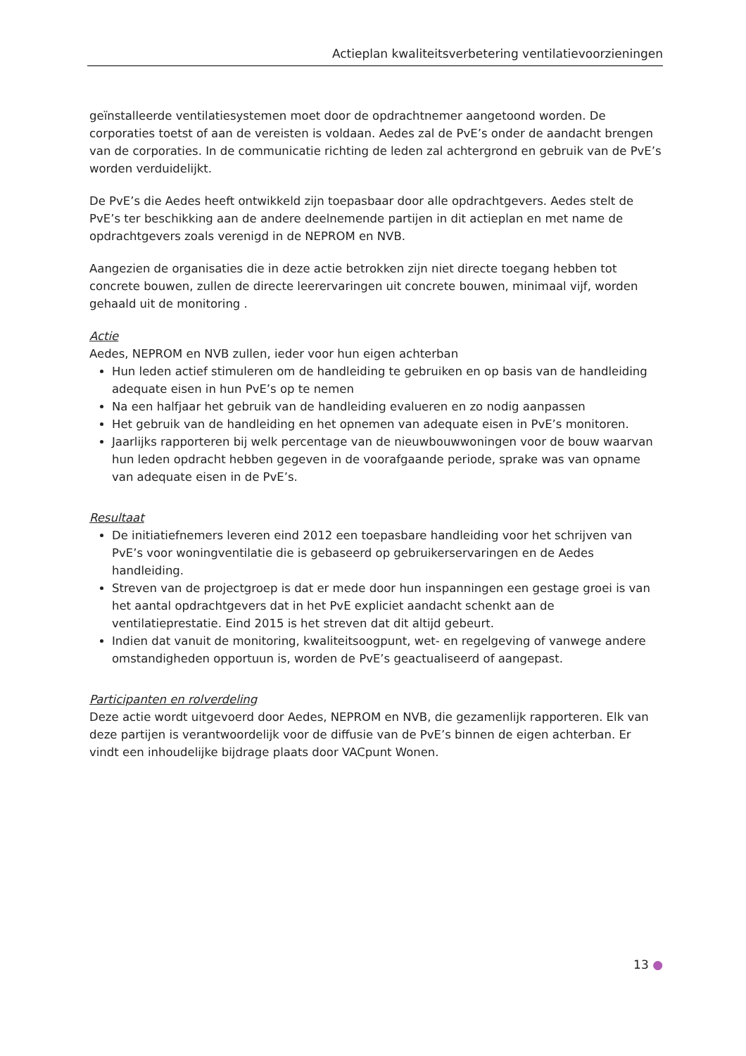Actieplan kwaliteitsverbetering ventilatievoorzieningen
geïnstalleerde ventilatiesystemen moet door de opdrachtnemer aangetoond worden. De corporaties toetst of aan de vereisten is voldaan. Aedes zal de PvE’s onder de aandacht brengen van de corporaties. In de communicatie richting de leden zal achtergrond en gebruik van de PvE’s worden verduidelijkt.
De PvE’s die Aedes heeft ontwikkeld zijn toepasbaar door alle opdrachtgevers. Aedes stelt de PvE’s ter beschikking aan de andere deelnemende partijen in dit actieplan en met name de opdrachtgevers zoals verenigd in de NEPROM en NVB.
Aangezien de organisaties die in deze actie betrokken zijn niet directe toegang hebben tot concrete bouwen, zullen de directe leerervaringen uit concrete bouwen, minimaal vijf, worden gehaald uit de monitoring .
Actie
Aedes, NEPROM en NVB zullen, ieder voor hun eigen achterban
Hun leden actief stimuleren om de handleiding te gebruiken en op basis van de handleiding adequate eisen in hun PvE’s op te nemen
Na een halfjaar het gebruik van de handleiding evalueren en zo nodig aanpassen
Het gebruik van de handleiding en het opnemen van adequate eisen in PvE’s monitoren.
Jaarlijks rapporteren bij welk percentage van de nieuwbouwwoningen voor de bouw waarvan hun leden opdracht hebben gegeven in de voorafgaande periode, sprake was van opname van adequate eisen in de PvE’s.
Resultaat
De initiatiefnemers leveren eind 2012 een toepasbare handleiding voor het schrijven van PvE’s voor woningventilatie die is gebaseerd op gebruikerservaringen en de Aedes handleiding.
Streven van de projectgroep is dat er mede door hun inspanningen een gestage groei is van het aantal opdrachtgevers dat in het PvE expliciet aandacht schenkt aan de ventilatieprestatie. Eind 2015 is het streven dat dit altijd gebeurt.
Indien dat vanuit de monitoring, kwaliteitsoogpunt, wet- en regelgeving of vanwege andere omstandigheden opportuun is, worden de PvE’s geactualiseerd of aangepast.
Participanten en rolverdeling
Deze actie wordt uitgevoerd door Aedes, NEPROM en NVB, die gezamenlijk rapporteren. Elk van deze partijen is verantwoordelijk voor de diffusie van de PvE’s binnen de eigen achterban. Er vindt een inhoudelijke bijdrage plaats door VACpunt Wonen.
13 ●